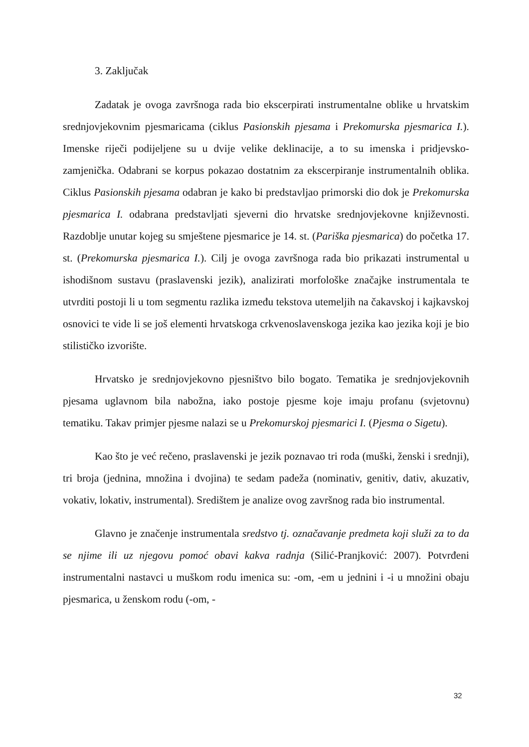3. Zaključak
Zadatak je ovoga završnoga rada bio ekscerpirati instrumentalne oblike u hrvatskim srednjovjekovnim pjesmaricama (ciklus Pasionskih pjesama i Prekomurska pjesmarica I.). Imenske riječi podijeljene su u dvije velike deklinacije, a to su imenska i pridjevsko-zamjenička. Odabrani se korpus pokazao dostatnim za ekscerpiranje instrumentalnih oblika. Ciklus Pasionskih pjesama odabran je kako bi predstavljao primorski dio dok je Prekomurska pjesmarica I. odabrana predstavljati sjeverni dio hrvatske srednjovjekovne književnosti. Razdoblje unutar kojeg su smještene pjesmarice je 14. st. (Pariška pjesmarica) do početka 17. st. (Prekomurska pjesmarica I.). Cilj je ovoga završnoga rada bio prikazati instrumental u ishodišnom sustavu (praslavenski jezik), analizirati morfološke značajke instrumentala te utvrditi postoji li u tom segmentu razlika između tekstova utemeljih na čakavskoj i kajkavskoj osnovici te vide li se još elementi hrvatskoga crkvenoslavenskoga jezika kao jezika koji je bio stilističko izvorište.
Hrvatsko je srednjovjekovno pjesništvo bilo bogato. Tematika je srednjovjekovnih pjesama uglavnom bila nabožna, iako postoje pjesme koje imaju profanu (svjetovnu) tematiku. Takav primjer pjesme nalazi se u Prekomurskoj pjesmarici I. (Pjesma o Sigetu).
Kao što je već rečeno, praslavenski je jezik poznavao tri roda (muški, ženski i srednji), tri broja (jednina, množina i dvojina) te sedam padeža (nominativ, genitiv, dativ, akuzativ, vokativ, lokativ, instrumental). Središtem je analize ovog završnog rada bio instrumental.
Glavno je značenje instrumentala sredstvo tj. označavanje predmeta koji služi za to da se njime ili uz njegovu pomoć obavi kakva radnja (Silić-Pranjković: 2007). Potvrđeni instrumentalni nastavci u muškom rodu imenica su: -om, -em u jednini i -i u množini obaju pjesmarica, u ženskom rodu (-om, -
32